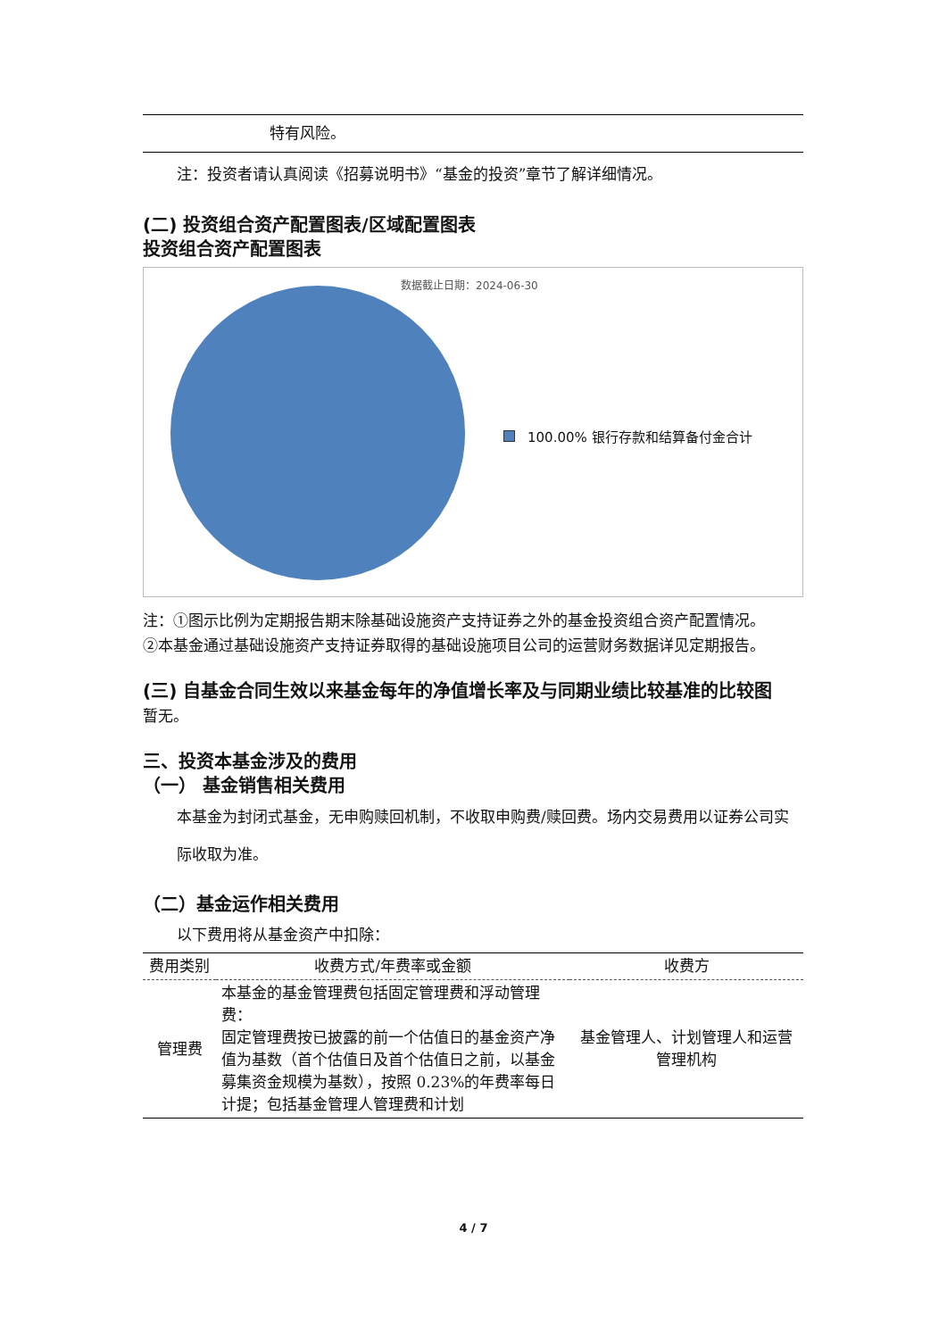特有风险。
注：投资者请认真阅读《招募说明书》“基金的投资”章节了解详细情况。
(二) 投资组合资产配置图表/区域配置图表
投资组合资产配置图表
数据截止日期：2024-06-30
100.00% 银行存款和结算备付金合计
注：①图示比例为定期报告期末除基础设施资产支持证券之外的基金投资组合资产配置情况。
②本基金通过基础设施资产支持证券取得的基础设施项目公司的运营财务数据详见定期报告。
(三) 自基金合同生效以来基金每年的净值增长率及与同期业绩比较基准的比较图
暂无。
三、投资本基金涉及的费用
（一） 基金销售相关费用
本基金为封闭式基金，无申购赎回机制，不收取申购费/赎回费。场内交易费用以证券公司实际收取为准。
（二）基金运作相关费用
以下费用将从基金资产中扣除：
| 费用类别 | 收费方式/年费率或金额 | 收费方 |
| --- | --- | --- |
| 管理费 | 本基金的基金管理费包括固定管理费和浮动管理费： 固定管理费按已披露的前一个估值日的基金资产净值为基数（首个估值日及首个估值日之前，以基金募集资金规模为基数），按照 0.23%的年费率每日计提；包括基金管理人管理费和计划 | 基金管理人、计划管理人和运营管理机构 |
4 / 7